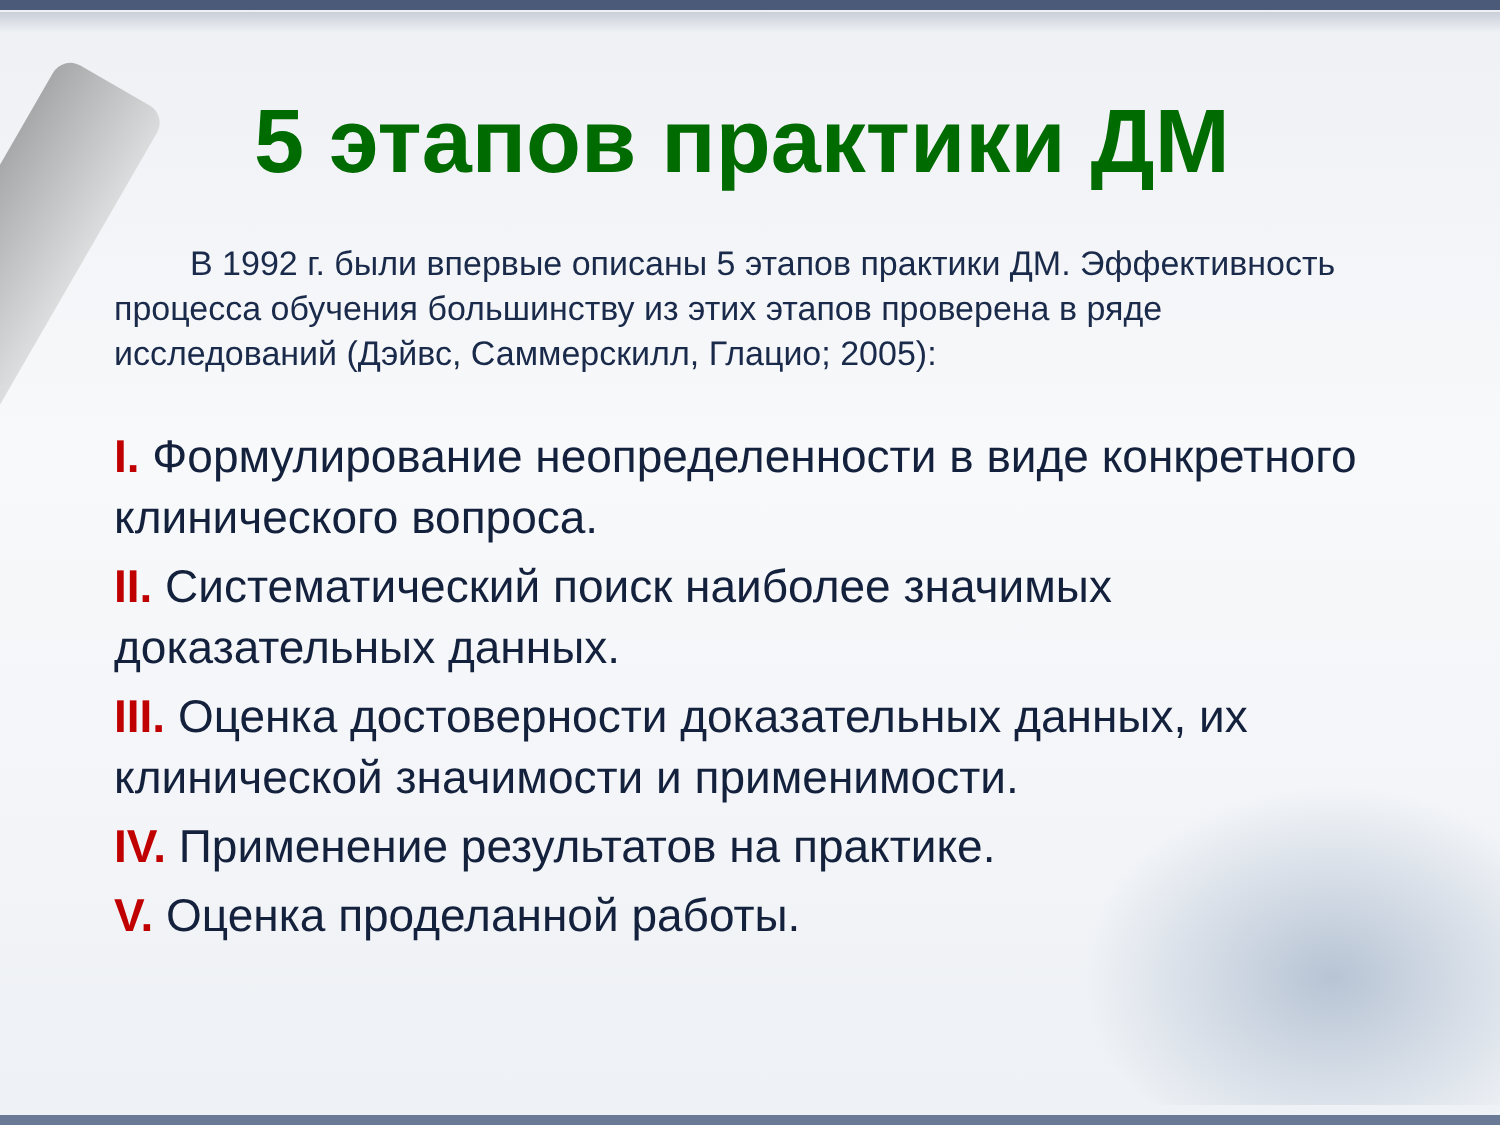5 этапов практики ДМ
В 1992 г. были впервые описаны 5 этапов практики ДМ. Эффективность процесса обучения большинству из этих этапов проверена в ряде исследований (Дэйвс, Саммерскилл, Глацио; 2005):
I. Формулирование неопределенности в виде конкретного клинического вопроса.
II. Систематический поиск наиболее значимых доказательных данных.
III. Оценка достоверности доказательных данных, их клинической значимости и применимости.
IV. Применение результатов на практике.
V. Оценка проделанной работы.